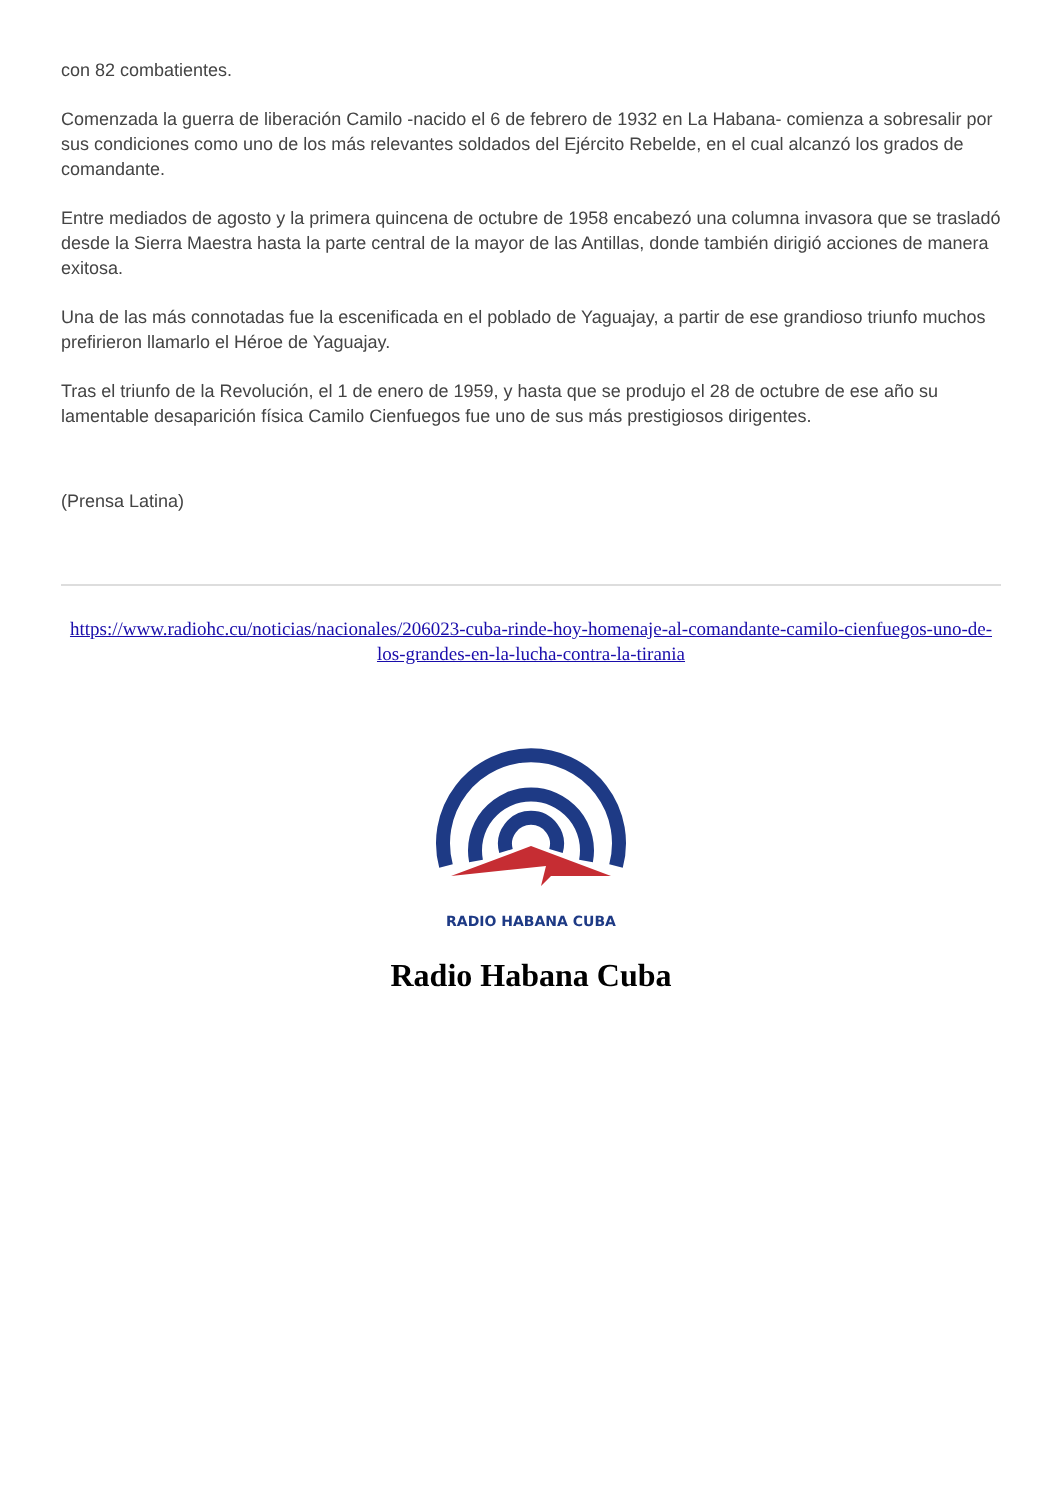con 82 combatientes.
Comenzada la guerra de liberación Camilo -nacido el 6 de febrero de 1932 en La Habana- comienza a sobresalir por sus condiciones como uno de los más relevantes soldados del Ejército Rebelde, en el cual alcanzó los grados de comandante.
Entre mediados de agosto y la primera quincena de octubre de 1958 encabezó una columna invasora que se trasladó desde la Sierra Maestra hasta la parte central de la mayor de las Antillas, donde también dirigió acciones de manera exitosa.
Una de las más connotadas fue la escenificada en el poblado de Yaguajay, a partir de ese grandioso triunfo muchos prefirieron llamarlo el Héroe de Yaguajay.
Tras el triunfo de la Revolución, el 1 de enero de 1959, y hasta que se produjo el 28 de octubre de ese año su lamentable desaparición física Camilo Cienfuegos fue uno de sus más prestigiosos dirigentes.
(Prensa Latina)
https://www.radiohc.cu/noticias/nacionales/206023-cuba-rinde-hoy-homenaje-al-comandante-camilo-cienfuegos-uno-de-los-grandes-en-la-lucha-contra-la-tirania
RADIO HABANA CUBA
Radio Habana Cuba